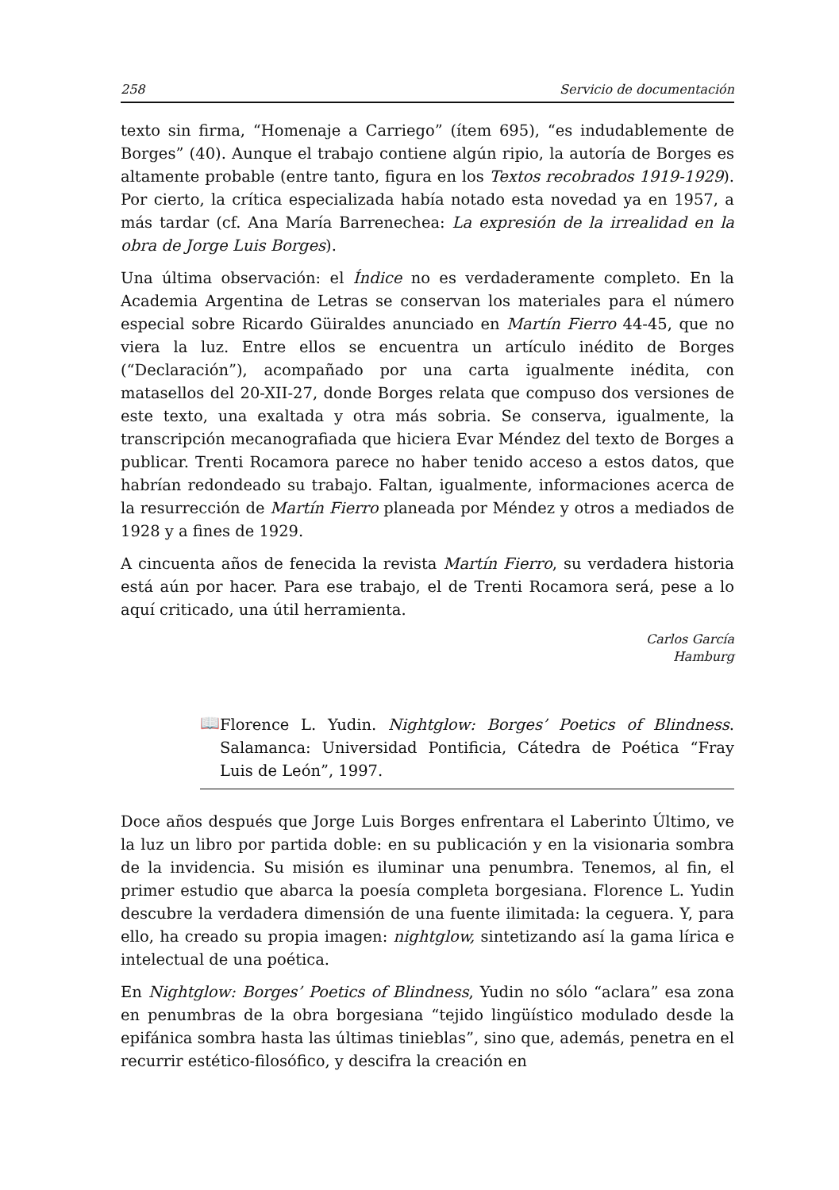258 Servicio de documentación
texto sin firma, “Homenaje a Carriego” (ítem 695), “es indudablemente de Borges” (40). Aunque el trabajo contiene algún ripio, la autoría de Borges es altamente probable (entre tanto, figura en los Textos recobrados 1919-1929). Por cierto, la crítica especializada había notado esta novedad ya en 1957, a más tardar (cf. Ana María Barrenechea: La expresión de la irrealidad en la obra de Jorge Luis Borges).
Una última observación: el Índice no es verdaderamente completo. En la Academia Argentina de Letras se conservan los materiales para el número especial sobre Ricardo Güiraldes anunciado en Martín Fierro 44-45, que no viera la luz. Entre ellos se encuentra un artículo inédito de Borges (“Declaración”), acompañado por una carta igualmente inédita, con matasellos del 20-XII-27, donde Borges relata que compuso dos versiones de este texto, una exaltada y otra más sobria. Se conserva, igualmente, la transcripción mecanografiada que hiciera Evar Méndez del texto de Borges a publicar. Trenti Rocamora parece no haber tenido acceso a estos datos, que habrían redondeado su trabajo. Faltan, igualmente, informaciones acerca de la resurrección de Martín Fierro planeada por Méndez y otros a mediados de 1928 y a fines de 1929.
A cincuenta años de fenecida la revista Martín Fierro, su verdadera historia está aún por hacer. Para ese trabajo, el de Trenti Rocamora será, pese a lo aquí criticado, una útil herramienta.
Carlos García
Hamburg
📖
Florence L. Yudin. Nightglow: Borges’ Poetics of Blindness. Salamanca: Universidad Pontificia, Cátedra de Poética “Fray Luis de León”, 1997.
Doce años después que Jorge Luis Borges enfrentara el Laberinto Último, ve la luz un libro por partida doble: en su publicación y en la visionaria sombra de la invidencia. Su misión es iluminar una penumbra. Tenemos, al fin, el primer estudio que abarca la poesía completa borgesiana. Florence L. Yudin descubre la verdadera dimensión de una fuente ilimitada: la ceguera. Y, para ello, ha creado su propia imagen: nightglow, sintetizando así la gama lírica e intelectual de una poética.
En Nightglow: Borges’ Poetics of Blindness, Yudin no sólo “aclara” esa zona en penumbras de la obra borgesiana “tejido lingüístico modulado desde la epifánica sombra hasta las últimas tinieblas”, sino que, además, penetra en el recurrir estético-filosófico, y descifra la creación en